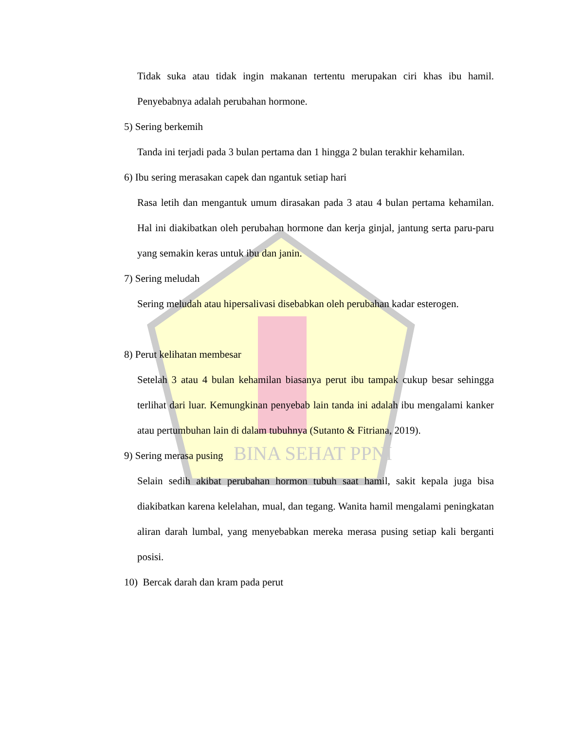BINA SEHAT PPNI
Tidak suka atau tidak ingin makanan tertentu merupakan ciri khas ibu hamil. Penyebabnya adalah perubahan hormone.
5) Sering berkemih
Tanda ini terjadi pada 3 bulan pertama dan 1 hingga 2 bulan terakhir kehamilan.
6) Ibu sering merasakan capek dan ngantuk setiap hari
Rasa letih dan mengantuk umum dirasakan pada 3 atau 4 bulan pertama kehamilan. Hal ini diakibatkan oleh perubahan hormone dan kerja ginjal, jantung serta paru-paru yang semakin keras untuk ibu dan janin.
7) Sering meludah
Sering meludah atau hipersalivasi disebabkan oleh perubahan kadar esterogen.
8) Perut kelihatan membesar
Setelah 3 atau 4 bulan kehamilan biasanya perut ibu tampak cukup besar sehingga terlihat dari luar. Kemungkinan penyebab lain tanda ini adalah ibu mengalami kanker atau pertumbuhan lain di dalam tubuhnya (Sutanto & Fitriana, 2019).
9) Sering merasa pusing
Selain sedih akibat perubahan hormon tubuh saat hamil, sakit kepala juga bisa diakibatkan karena kelelahan, mual, dan tegang. Wanita hamil mengalami peningkatan aliran darah lumbal, yang menyebabkan mereka merasa pusing setiap kali berganti posisi.
10) Bercak darah dan kram pada perut